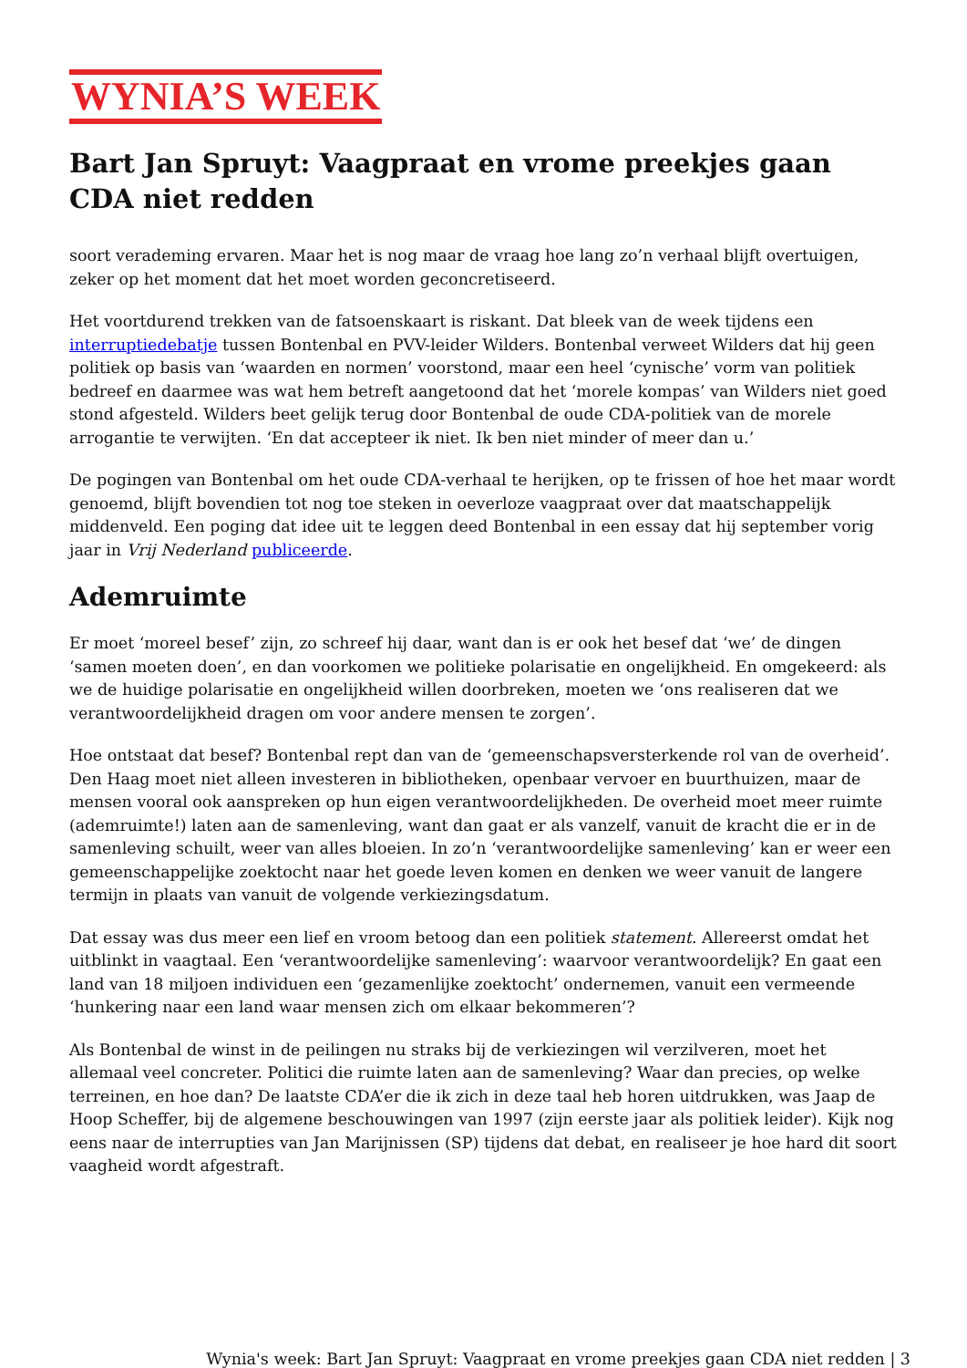WYNIA’S WEEK
Bart Jan Spruyt: Vaagpraat en vrome preekjes gaan CDA niet redden
soort verademing ervaren. Maar het is nog maar de vraag hoe lang zo’n verhaal blijft overtuigen, zeker op het moment dat het moet worden geconcretiseerd.
Het voortdurend trekken van de fatsoenskaart is riskant. Dat bleek van de week tijdens een interruptiedebatje tussen Bontenbal en PVV-leider Wilders. Bontenbal verweet Wilders dat hij geen politiek op basis van ‘waarden en normen’ voorstond, maar een heel ‘cynische’ vorm van politiek bedreef en daarmee was wat hem betreft aangetoond dat het ‘morele kompas’ van Wilders niet goed stond afgesteld. Wilders beet gelijk terug door Bontenbal de oude CDA-politiek van de morele arrogantie te verwijten. ‘En dat accepteer ik niet. Ik ben niet minder of meer dan u.’
De pogingen van Bontenbal om het oude CDA-verhaal te herijken, op te frissen of hoe het maar wordt genoemd, blijft bovendien tot nog toe steken in oeverloze vaagpraat over dat maatschappelijk middenveld. Een poging dat idee uit te leggen deed Bontenbal in een essay dat hij september vorig jaar in Vrij Nederland publiceerde.
Ademruimte
Er moet ‘moreel besef’ zijn, zo schreef hij daar, want dan is er ook het besef dat ‘we’ de dingen ‘samen moeten doen’, en dan voorkomen we politieke polarisatie en ongelijkheid. En omgekeerd: als we de huidige polarisatie en ongelijkheid willen doorbreken, moeten we ‘ons realiseren dat we verantwoordelijkheid dragen om voor andere mensen te zorgen’.
Hoe ontstaat dat besef? Bontenbal rept dan van de ‘gemeenschapsversterkende rol van de overheid’. Den Haag moet niet alleen investeren in bibliotheken, openbaar vervoer en buurthuizen, maar de mensen vooral ook aanspreken op hun eigen verantwoordelijkheden. De overheid moet meer ruimte (ademruimte!) laten aan de samenleving, want dan gaat er als vanzelf, vanuit de kracht die er in de samenleving schuilt, weer van alles bloeien. In zo’n ‘verantwoordelijke samenleving’ kan er weer een gemeenschappelijke zoektocht naar het goede leven komen en denken we weer vanuit de langere termijn in plaats van vanuit de volgende verkiezingsdatum.
Dat essay was dus meer een lief en vroom betoog dan een politiek statement. Allereerst omdat het uitblinkt in vaagtaal. Een ‘verantwoordelijke samenleving’: waarvoor verantwoordelijk? En gaat een land van 18 miljoen individuen een ‘gezamenlijke zoektocht’ ondernemen, vanuit een vermeende ‘hunkering naar een land waar mensen zich om elkaar bekommeren’?
Als Bontenbal de winst in de peilingen nu straks bij de verkiezingen wil verzilveren, moet het allemaal veel concreter. Politici die ruimte laten aan de samenleving? Waar dan precies, op welke terreinen, en hoe dan? De laatste CDA’er die ik zich in deze taal heb horen uitdrukken, was Jaap de Hoop Scheffer, bij de algemene beschouwingen van 1997 (zijn eerste jaar als politiek leider). Kijk nog eens naar de interrupties van Jan Marijnissen (SP) tijdens dat debat, en realiseer je hoe hard dit soort vaagheid wordt afgestraft.
Wynia's week: Bart Jan Spruyt: Vaagpraat en vrome preekjes gaan CDA niet redden | 3